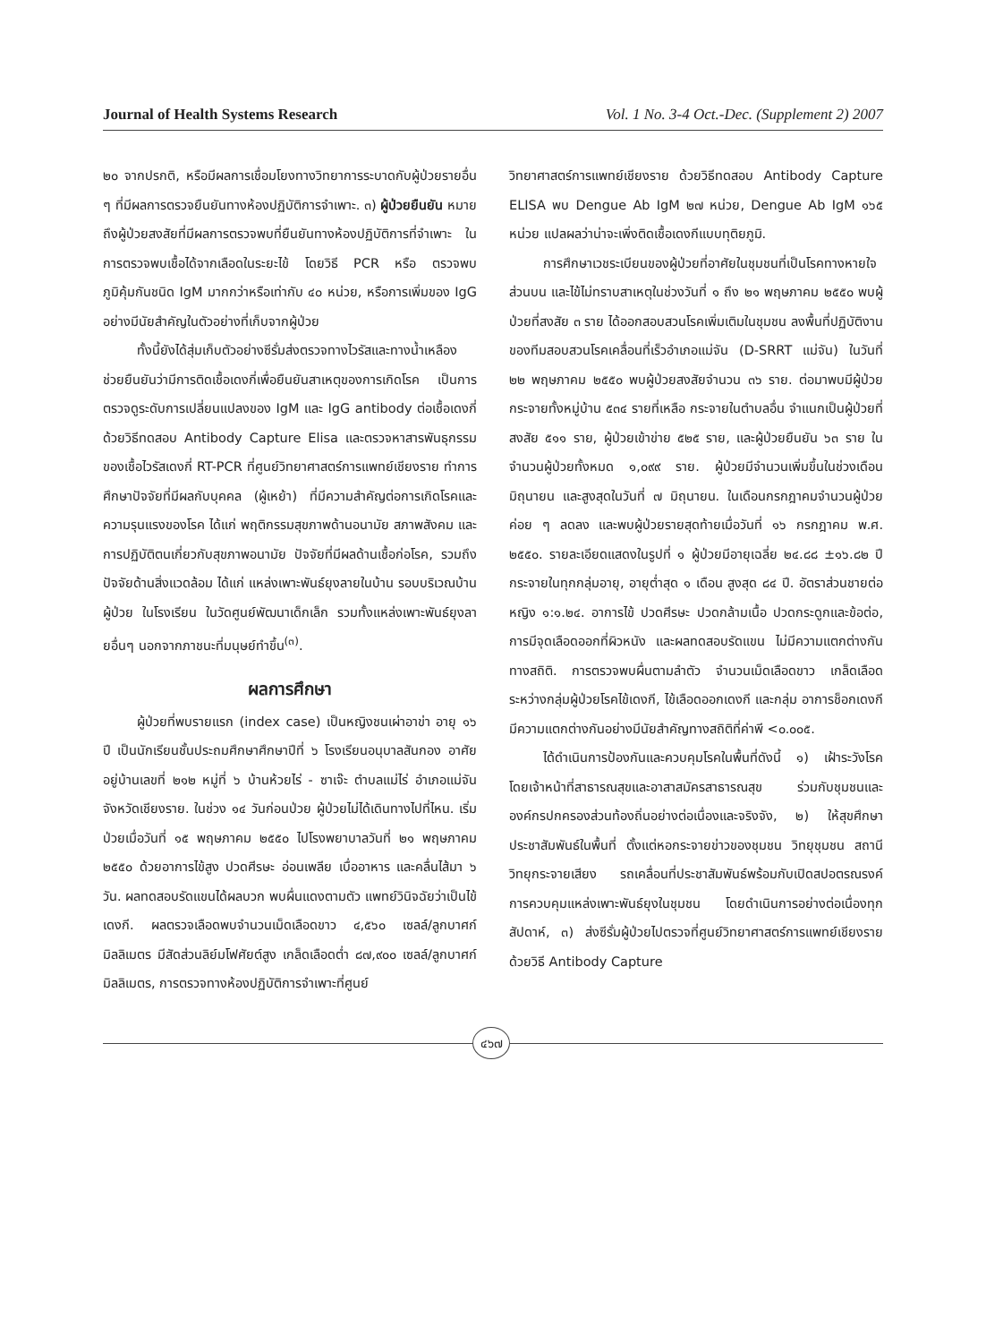Journal of Health Systems Research Vol. 1 No. 3-4 Oct.-Dec. (Supplement 2) 2007
๒๐ จากปรกติ, หรือมีผลการเชื่อมโยงทางวิทยาการระบาดกับผู้ป่วยรายอื่น ๆ ที่มีผลการตรวจยืนยันทางห้องปฏิบัติการจำเพาะ. ๓) ผู้ป่วยยืนยัน หมายถึงผู้ป่วยสงสัยที่มีผลการตรวจพบที่ยืนยันทางห้องปฏิบัติการที่จำเพาะ ในการตรวจพบเชื้อได้จากเลือดในระยะไข้ โดยวิธี PCR หรือ ตรวจพบภูมิคุ้มกันชนิด IgM มากกว่าหรือเท่ากับ ๔๐ หน่วย, หรือการเพิ่มของ IgG อย่างมีนัยสำคัญในตัวอย่างที่เก็บจากผู้ป่วย
ทั้งนี้ยังได้สุ่มเก็บตัวอย่างซีรั่มส่งตรวจทางไวรัสและทางน้ำเหลืองช่วยยืนยันว่ามีการติดเชื้อเดงกี่เพื่อยืนยันสาเหตุของการเกิดโรค เป็นการตรวจดูระดับการเปลี่ยนแปลงของ IgM และ IgG antibody ต่อเชื้อเดงกี่ ด้วยวิธีทดสอบ Antibody Capture Elisa และตรวจหาสารพันธุกรรมของเชื้อไวรัสเดงกี่ RT-PCR ที่ศูนย์วิทยาศาสตร์การแพทย์เชียงราย ทำการศึกษาปัจจัยที่มีผลกับบุคคล (ผู้เหย้า) ที่มีความสำคัญต่อการเกิดโรคและความรุนแรงของโรค ได้แก่ พฤติกรรมสุขภาพด้านอนามัย สภาพสังคม และการปฏิบัติตนเกี่ยวกับสุขภาพอนามัย ปัจจัยที่มีผลด้านเชื้อก่อโรค, รวมถึงปัจจัยด้านสิ่งแวดล้อม ได้แก่ แหล่งเพาะพันธ์ยุงลายในบ้าน รอบบริเวณบ้านผู้ป่วย ในโรงเรียน ในวัดศูนย์พัฒนาเด็กเล็ก รวมทั้งแหล่งเพาะพันธ์ยุงลายอื่นๆ นอกจากภาชนะที่มนุษย์ทำขึ้น<sup>(๓)</sup>.
ผลการศึกษา
ผู้ป่วยที่พบรายแรก (index case) เป็นหญิงชนเผ่าอาข่า อายุ ๑๖ ปี เป็นนักเรียนชั้นประถมศึกษาศึกษาปีที่ ๖ โรงเรียนอนุบาลสันกอง อาศัยอยู่บ้านเลขที่ ๒๑๒ หมู่ที่ ๖ บ้านห้วยไร่ - ซาเจ๊ะ ตำบลแม่ไร่ อำเภอแม่จัน จังหวัดเชียงราย. ในช่วง ๑๔ วันก่อนป่วย ผู้ป่วยไม่ได้เดินทางไปที่ไหน. เริ่มป่วยเมื่อวันที่ ๑๕ พฤษภาคม ๒๕๕๐ ไปโรงพยาบาลวันที่ ๒๑ พฤษภาคม ๒๕๕๐ ด้วยอาการไข้สูง ปวดศีรษะ อ่อนเพลีย เบื่ออาหาร และคลื่นไส้มา ๖ วัน. ผลทดสอบรัดแขนได้ผลบวก พบผื่นแดงตามตัว แพทย์วินิจฉัยว่าเป็นไข้เดงกี. ผลตรวจเลือดพบจำนวนเม็ดเลือดขาว ๔,๕๖๐ เซลล์/ลูกบาศก์มิลลิเมตร มีสัดส่วนลิย์มโฟศัยต์สูง เกล็ดเลือดต่ำ ๘๗,๙๐๐ เซลล์/ลูกบาศก์มิลลิเมตร, การตรวจทางห้องปฏิบัติการจำเพาะที่ศูนย์
วิทยาศาสตร์การแพทย์เชียงราย ด้วยวิธีทดสอบ Antibody Capture ELISA พบ Dengue Ab IgM ๒๗ หน่วย, Dengue Ab IgM ๑๖๕ หน่วย แปลผลว่าน่าจะเพิ่งติดเชื้อเดงกีแบบทุติยภูมิ.
การศึกษาเวชระเบียนของผู้ป่วยที่อาศัยในชุมชนที่เป็นโรคทางหายใจส่วนบน และไข้ไม่ทราบสาเหตุในช่วงวันที่ ๑ ถึง ๒๑ พฤษภาคม ๒๕๕๐ พบผู้ป่วยที่สงสัย ๓ ราย ได้ออกสอบสวนโรคเพิ่มเติมในชุมชน ลงพื้นที่ปฏิบัติงานของทีมสอบสวนโรคเคลื่อนที่เร็วอำเภอแม่จัน (D-SRRT แม่จัน) ในวันที่ ๒๒ พฤษภาคม ๒๕๕๐ พบผู้ป่วยสงสัยจำนวน ๓๖ ราย. ต่อมาพบมีผู้ป่วยกระจายทั้งหมู่บ้าน ๕๓๔ รายที่เหลือ กระจายในตำบลอื่น จำแนกเป็นผู้ป่วยที่สงสัย ๕๑๑ ราย, ผู้ป่วยเข้าข่าย ๕๒๕ ราย, และผู้ป่วยยืนยัน ๖๓ ราย ในจำนวนผู้ป่วยทั้งหมด ๑,๐๙๙ ราย. ผู้ป่วยมีจำนวนเพิ่มขึ้นในช่วงเดือนมิถุนายน และสูงสุดในวันที่ ๗ มิถุนายน. ในเดือนกรกฎาคมจำนวนผู้ป่วยค่อย ๆ ลดลง และพบผู้ป่วยรายสุดท้ายเมื่อวันที่ ๑๖ กรกฎาคม พ.ศ. ๒๕๕๐. รายละเอียดแสดงในรูปที่ ๑ ผู้ป่วยมีอายุเฉลี่ย ๒๔.๘๘ ±๑๖.๘๒ ปี กระจายในทุกกลุ่มอายุ, อายุต่ำสุด ๑ เดือน สูงสุด ๘๔ ปี. อัตราส่วนชายต่อหญิง ๑:๑.๒๔. อาการไข้ ปวดศีรษะ ปวดกล้ามเนื้อ ปวดกระดูกและข้อต่อ, การมีจุดเลือดออกที่ผิวหนัง และผลทดสอบรัดแขน ไม่มีความแตกต่างกันทางสถิติ. การตรวจพบผื่นตามลำตัว จำนวนเม็ดเลือดขาว เกล็ดเลือดระหว่างกลุ่มผู้ป่วยโรคไข้เดงกี, ไข้เลือดออกเดงกี และกลุ่ม อาการช็อกเดงกี มีความแตกต่างกันอย่างมีนัยสำคัญทางสถิติที่ค่าพี <๐.๐๐๕.
ได้ดำเนินการป้องกันและควบคุมโรคในพื้นที่ดังนี้ ๑) เฝ้าระวังโรค โดยเจ้าหน้าที่สาธารณสุขและอาสาสมัครสาธารณสุข ร่วมกับชุมชนและองค์กรปกครองส่วนท้องถิ่นอย่างต่อเนื่องและจริงจัง, ๒) ให้สุขศึกษาประชาสัมพันธ์ในพื้นที่ ตั้งแต่หอกระจายข่าวของชุมชน วิทยุชุมชน สถานีวิทยุกระจายเสียง รถเคลื่อนที่ประชาสัมพันธ์พร้อมกับเปิดสปอตรณรงค์การควบคุมแหล่งเพาะพันธ์ยุงในชุมชน โดยดำเนินการอย่างต่อเนื่องทุกสัปดาห์, ๓) ส่งซีรั่มผู้ป่วยไปตรวจที่ศูนย์วิทยาศาสตร์การแพทย์เชียงรายด้วยวิธี Antibody Capture
๔๖๗